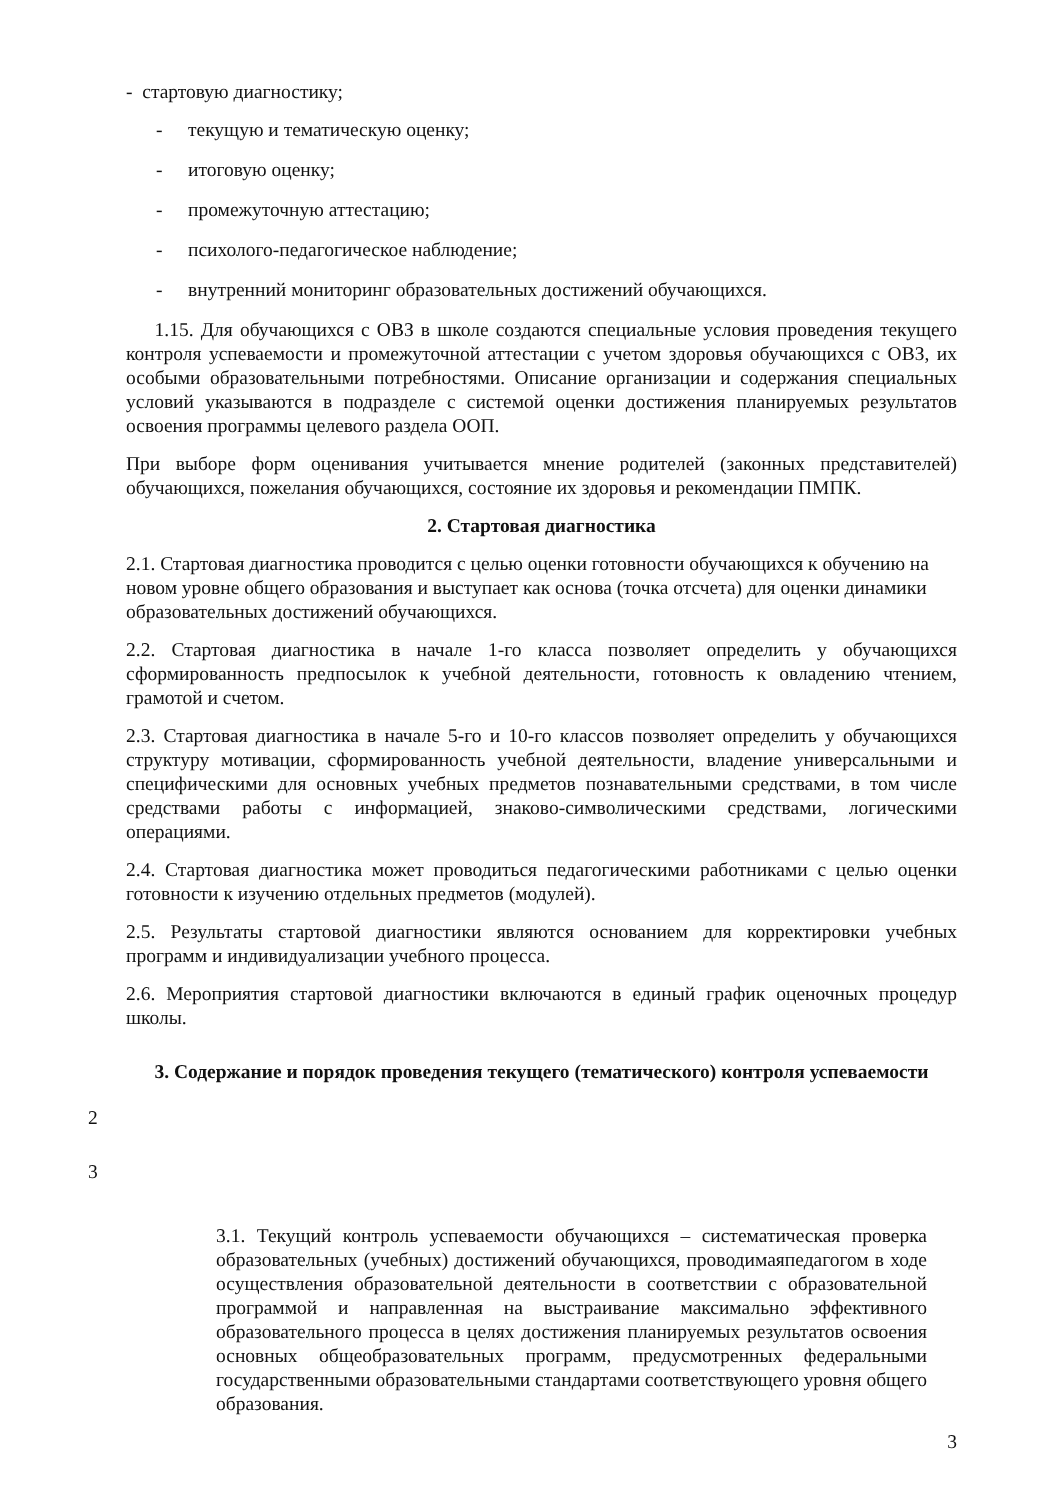- стартовую диагностику;
- текущую и тематическую оценку;
- итоговую оценку;
- промежуточную аттестацию;
- психолого-педагогическое наблюдение;
- внутренний мониторинг образовательных достижений обучающихся.
1.15. Для обучающихся с ОВЗ в школе создаются специальные условия проведения текущего контроля успеваемости и промежуточной аттестации с учетом здоровья обучающихся с ОВЗ, их особыми образовательными потребностями. Описание организации и содержания специальных условий указываются в подразделе с системой оценки достижения планируемых результатов освоения программы целевого раздела ООП.
При выборе форм оценивания учитывается мнение родителей (законных представителей) обучающихся, пожелания обучающихся, состояние их здоровья и рекомендации ПМПК.
2. Стартовая диагностика
2.1. Стартовая диагностика проводится с целью оценки готовности обучающихся к обучению на новом уровне общего образования и выступает как основа (точка отсчета) для оценки динамики образовательных достижений обучающихся.
2.2. Стартовая диагностика в начале 1-го класса позволяет определить у обучающихся сформированность предпосылок к учебной деятельности, готовность к овладению чтением, грамотой и счетом.
2.3. Стартовая диагностика в начале 5-го и 10-го классов позволяет определить у обучающихся структуру мотивации, сформированность учебной деятельности, владение универсальными и специфическими для основных учебных предметов познавательными средствами, в том числе средствами работы с информацией, знаково-символическими средствами, логическими операциями.
2.4. Стартовая диагностика может проводиться педагогическими работниками с целью оценки готовности к изучению отдельных предметов (модулей).
2.5. Результаты стартовой диагностики являются основанием для корректировки учебных программ и индивидуализации учебного процесса.
2.6. Мероприятия стартовой диагностики включаются в единый график оценочных процедур школы.
3. Содержание и порядок проведения текущего (тематического) контроля успеваемости
2
3
3.1. Текущий контроль успеваемости обучающихся – систематическая проверка образовательных (учебных) достижений обучающихся, проводимаяпедагогом в ходе осуществления образовательной деятельности в соответствии с образовательной программой и направленная на выстраивание максимально эффективного образовательного процесса в целях достижения планируемых результатов освоения основных общеобразовательных программ, предусмотренных федеральными государственными образовательными стандартами соответствующего уровня общего образования.
3